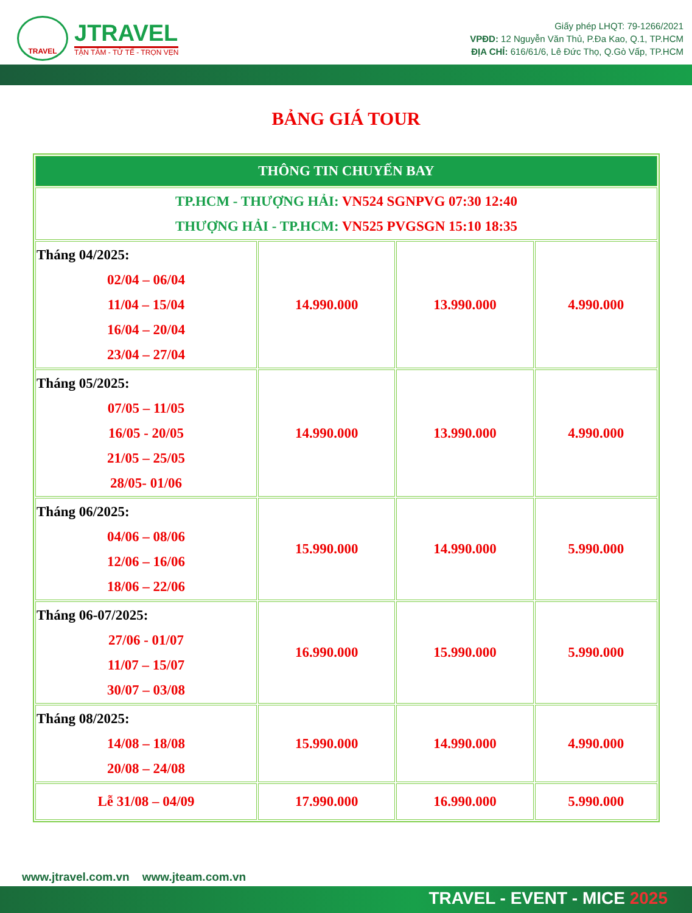TRAVEL
JTRAVEL
TẬN TÂM - TỬ TẾ - TRỌN VẸN
Giấy phép LHQT: 79-1266/2021
VPĐD: 12 Nguyễn Văn Thủ, P.Đa Kao, Q.1, TP.HCM
ĐỊA CHỈ: 616/61/6, Lê Đức Thọ, Q.Gò Vấp, TP.HCM
BẢNG GIÁ TOUR
| THÔNG TIN CHUYẾN BAY | | | |
| TP.HCM - THƯỢNG HẢI: VN524 SGNPVG 07:30 12:40 THƯỢNG HẢI - TP.HCM: VN525 PVGSGN 15:10 18:35 | | | |
| Tháng 04/2025: 02/04 – 06/04 11/04 – 15/04 16/04 – 20/04 23/04 – 27/04 | 14.990.000 | 13.990.000 | 4.990.000 |
| Tháng 05/2025: 07/05 – 11/05 16/05 - 20/05 21/05 – 25/05 28/05- 01/06 | 14.990.000 | 13.990.000 | 4.990.000 |
| Tháng 06/2025: 04/06 – 08/06 12/06 – 16/06 18/06 – 22/06 | 15.990.000 | 14.990.000 | 5.990.000 |
| Tháng 06-07/2025: 27/06 - 01/07 11/07 – 15/07 30/07 – 03/08 | 16.990.000 | 15.990.000 | 5.990.000 |
| Tháng 08/2025: 14/08 – 18/08 20/08 – 24/08 | 15.990.000 | 14.990.000 | 4.990.000 |
| Lễ 31/08 – 04/09 | 17.990.000 | 16.990.000 | 5.990.000 |
www.jtravel.com.vn www.jteam.com.vn
TRAVEL - EVENT - MICE 2025